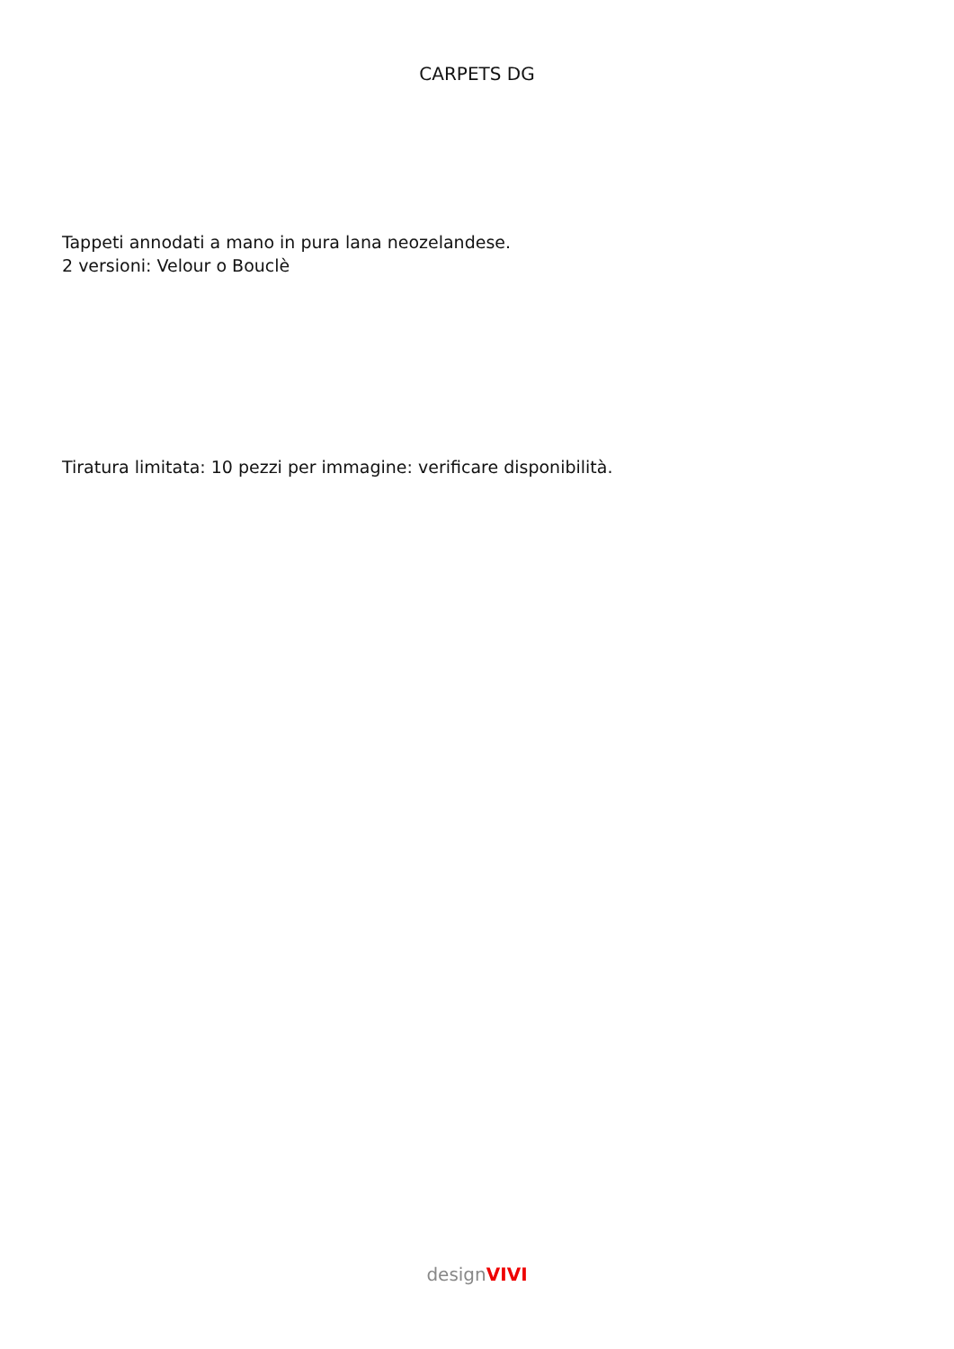CARPETS DG
Tappeti annodati a mano in pura lana neozelandese.
2 versioni: Velour o Bouclè
Tiratura limitata: 10 pezzi per immagine: verificare disponibilità.
designVIVI